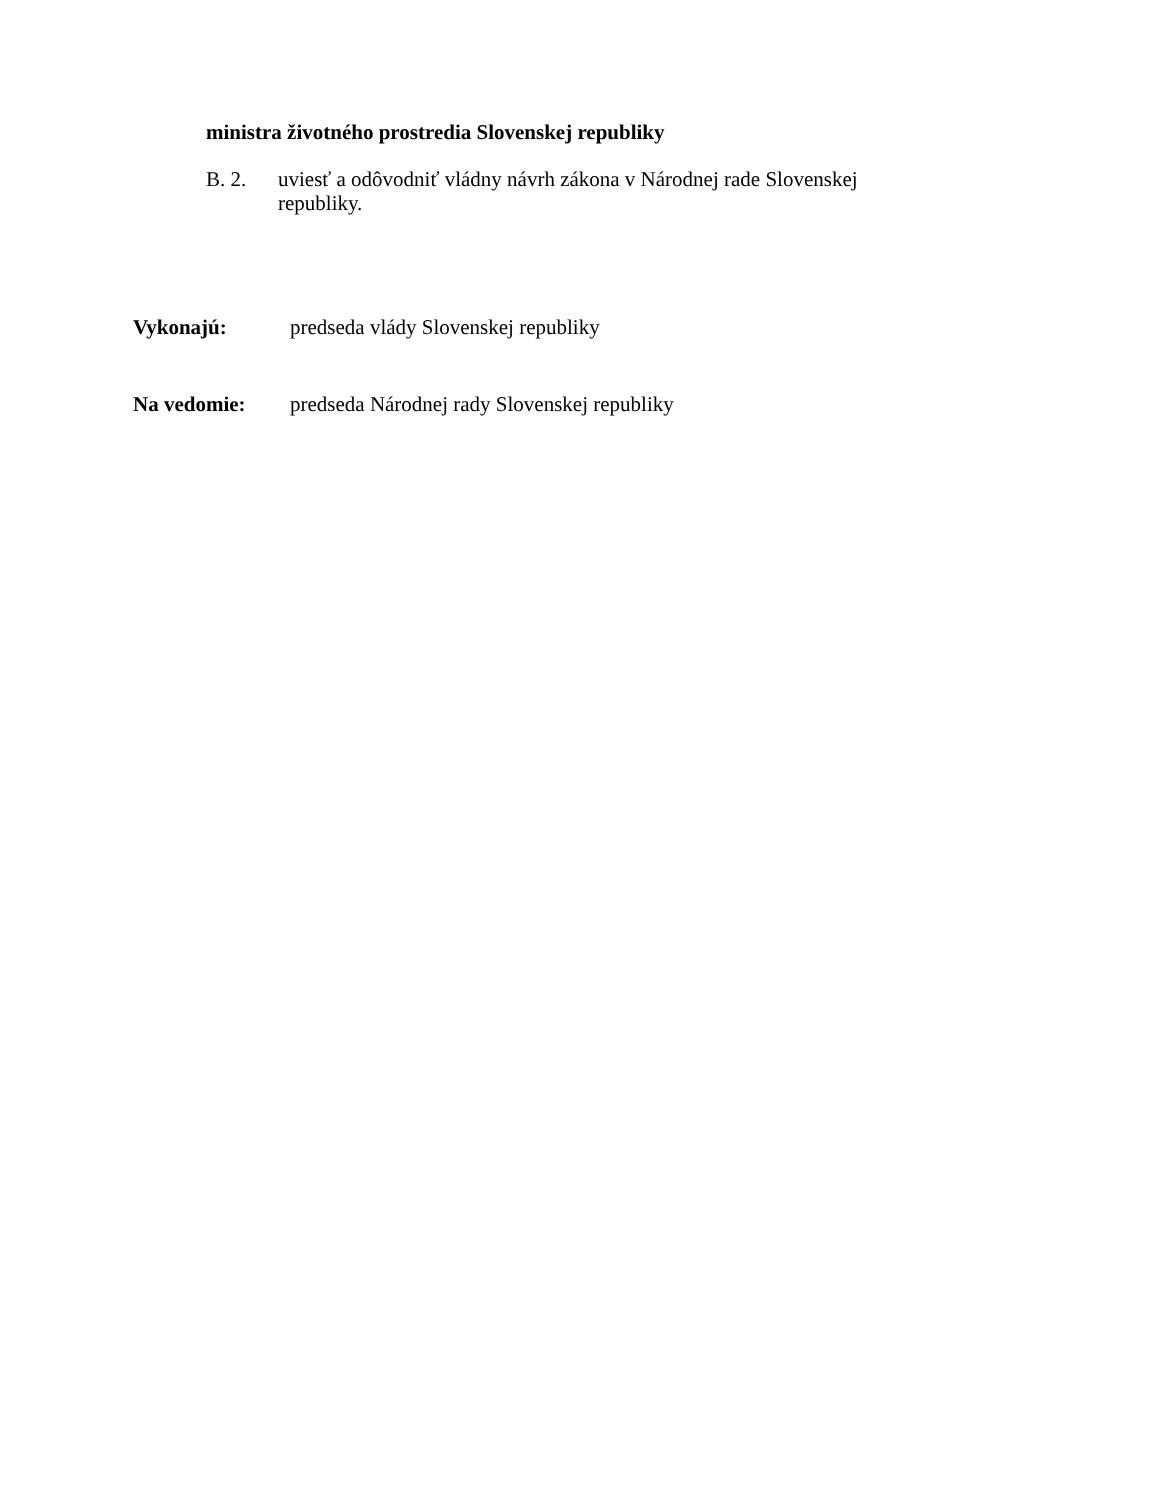ministra životného prostredia Slovenskej republiky
B. 2. uviesť a odôvodniť vládny návrh zákona v Národnej rade Slovenskej republiky.
Vykonajú: predseda vlády Slovenskej republiky
Na vedomie: predseda Národnej rady Slovenskej republiky